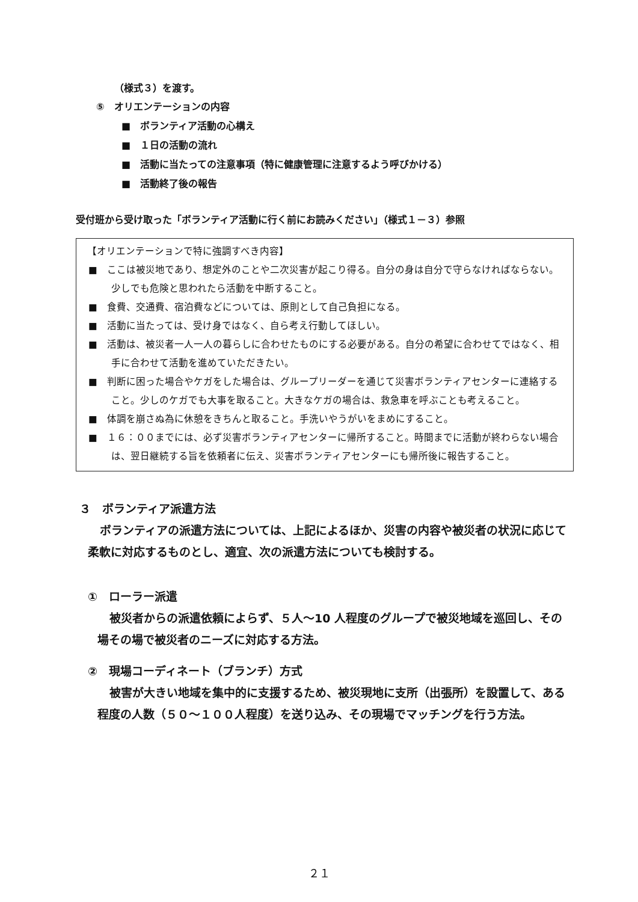（様式３）を渡す。
⑤　オリエンテーションの内容
■　ボランティア活動の心構え
■　１日の活動の流れ
■　活動に当たっての注意事項（特に健康管理に注意するよう呼びかける）
■　活動終了後の報告
受付班から受け取った「ボランティア活動に行く前にお読みください」（様式１－３）参照
【オリエンテーションで特に強調すべき内容】
■　ここは被災地であり、想定外のことや二次災害が起こり得る。自分の身は自分で守らなければならない。少しでも危険と思われたら活動を中断すること。
■　食費、交通費、宿泊費などについては、原則として自己負担になる。
■　活動に当たっては、受け身ではなく、自ら考え行動してほしい。
■　活動は、被災者一人一人の暮らしに合わせたものにする必要がある。自分の希望に合わせてではなく、相手に合わせて活動を進めていただきたい。
■　判断に困った場合やケガをした場合は、グループリーダーを通じて災害ボランティアセンターに連絡すること。少しのケガでも大事を取ること。大きなケガの場合は、救急車を呼ぶことも考えること。
■　体調を崩さぬ為に休憩をきちんと取ること。手洗いやうがいをまめにすること。
■　１６：００までには、必ず災害ボランティアセンターに帰所すること。時間までに活動が終わらない場合は、翌日継続する旨を依頼者に伝え、災害ボランティアセンターにも帰所後に報告すること。
３　ボランティア派遣方法
ボランティアの派遣方法については、上記によるほか、災害の内容や被災者の状況に応じて柔軟に対応するものとし、適宜、次の派遣方法についても検討する。
①　ローラー派遣
被災者からの派遣依頼によらず、５人～10 人程度のグループで被災地域を巡回し、その場その場で被災者のニーズに対応する方法。
②　現場コーディネート（ブランチ）方式
被害が大きい地域を集中的に支援するため、被災現地に支所（出張所）を設置して、ある程度の人数（５０～１００人程度）を送り込み、その現場でマッチングを行う方法。
２１